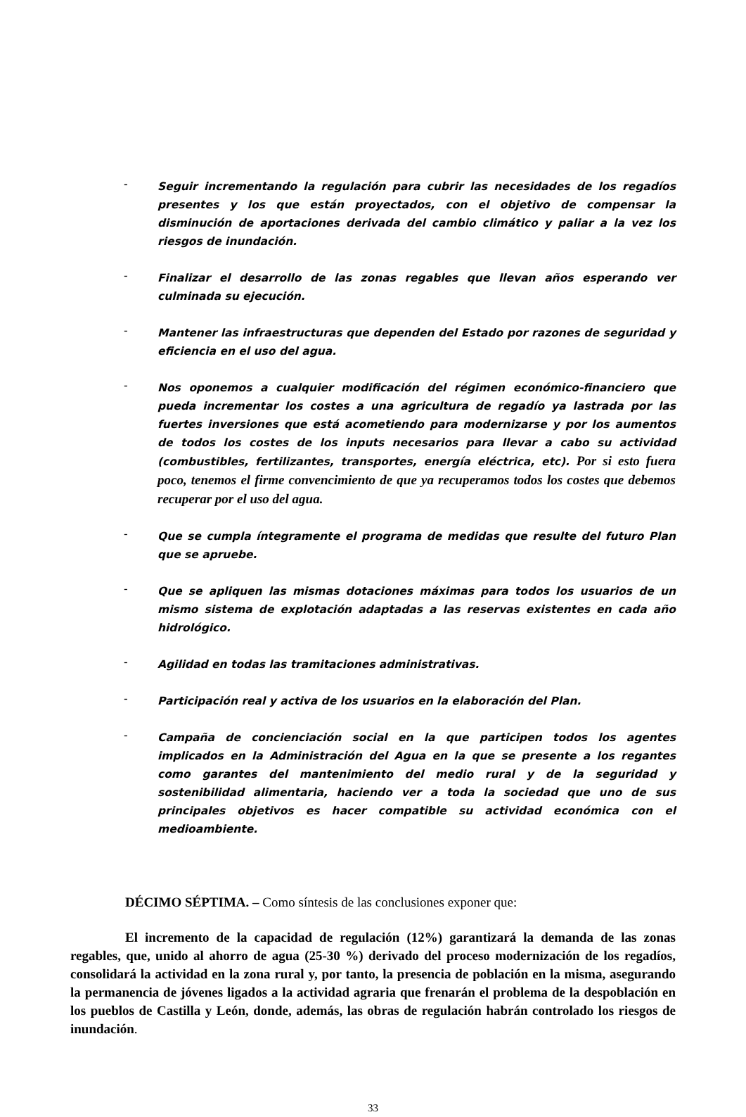- Seguir incrementando la regulación para cubrir las necesidades de los regadíos presentes y los que están proyectados, con el objetivo de compensar la disminución de aportaciones derivada del cambio climático y paliar a la vez los riesgos de inundación.
- Finalizar el desarrollo de las zonas regables que llevan años esperando ver culminada su ejecución.
- Mantener las infraestructuras que dependen del Estado por razones de seguridad y eficiencia en el uso del agua.
- Nos oponemos a cualquier modificación del régimen económico-financiero que pueda incrementar los costes a una agricultura de regadío ya lastrada por las fuertes inversiones que está acometiendo para modernizarse y por los aumentos de todos los costes de los inputs necesarios para llevar a cabo su actividad (combustibles, fertilizantes, transportes, energía eléctrica, etc). Por si esto fuera poco, tenemos el firme convencimiento de que ya recuperamos todos los costes que debemos recuperar por el uso del agua.
- Que se cumpla íntegramente el programa de medidas que resulte del futuro Plan que se apruebe.
- Que se apliquen las mismas dotaciones máximas para todos los usuarios de un mismo sistema de explotación adaptadas a las reservas existentes en cada año hidrológico.
- Agilidad en todas las tramitaciones administrativas.
- Participación real y activa de los usuarios en la elaboración del Plan.
- Campaña de concienciación social en la que participen todos los agentes implicados en la Administración del Agua en la que se presente a los regantes como garantes del mantenimiento del medio rural y de la seguridad y sostenibilidad alimentaria, haciendo ver a toda la sociedad que uno de sus principales objetivos es hacer compatible su actividad económica con el medioambiente.
DÉCIMO SÉPTIMA. – Como síntesis de las conclusiones exponer que:
El incremento de la capacidad de regulación (12%) garantizará la demanda de las zonas regables, que, unido al ahorro de agua (25-30 %) derivado del proceso modernización de los regadíos, consolidará la actividad en la zona rural y, por tanto, la presencia de población en la misma, asegurando la permanencia de jóvenes ligados a la actividad agraria que frenarán el problema de la despoblación en los pueblos de Castilla y León, donde, además, las obras de regulación habrán controlado los riesgos de inundación.
33